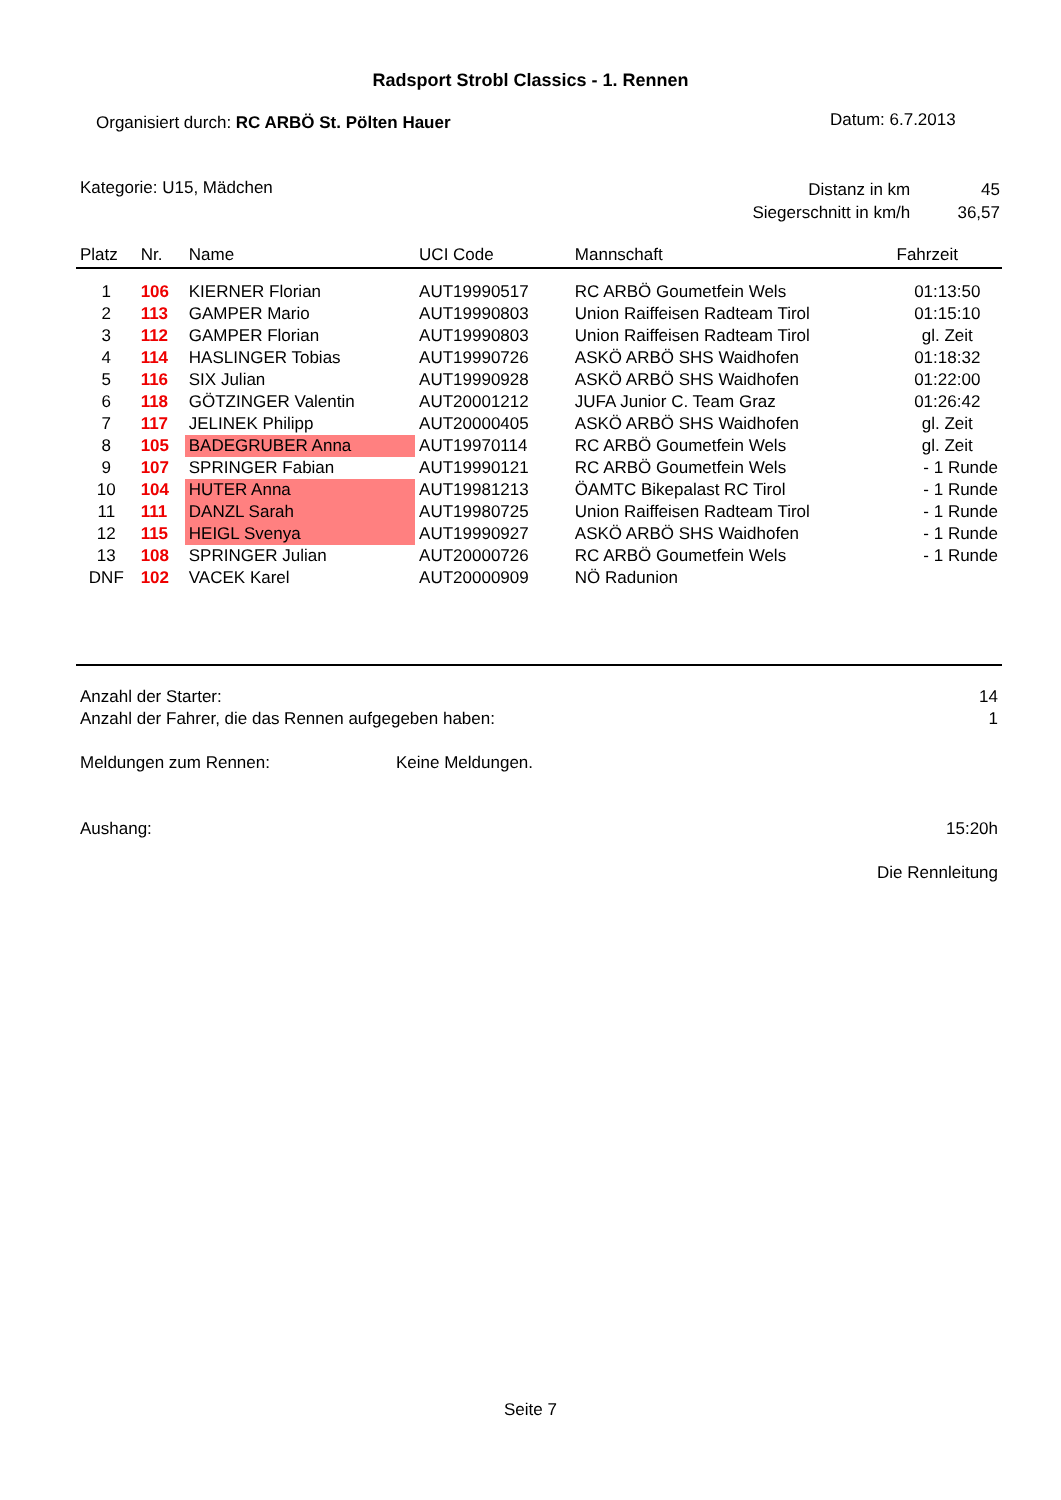Radsport Strobl Classics - 1. Rennen
Organisiert durch: RC ARBÖ St. Pölten Hauer
Datum: 6.7.2013
Kategorie: U15, Mädchen
Distanz in km 45
Siegerschnitt in km/h 36,57
| Platz | Nr. | Name | UCI Code | Mannschaft | Fahrzeit |
| --- | --- | --- | --- | --- | --- |
| 1 | 106 | KIERNER Florian | AUT19990517 | RC ARBÖ Goumetfein Wels | 01:13:50 |
| 2 | 113 | GAMPER Mario | AUT19990803 | Union Raiffeisen Radteam Tirol | 01:15:10 |
| 3 | 112 | GAMPER Florian | AUT19990803 | Union Raiffeisen Radteam Tirol | gl. Zeit |
| 4 | 114 | HASLINGER Tobias | AUT19990726 | ASKÖ ARBÖ SHS Waidhofen | 01:18:32 |
| 5 | 116 | SIX Julian | AUT19990928 | ASKÖ ARBÖ SHS Waidhofen | 01:22:00 |
| 6 | 118 | GÖTZINGER Valentin | AUT20001212 | JUFA Junior C. Team Graz | 01:26:42 |
| 7 | 117 | JELINEK Philipp | AUT20000405 | ASKÖ ARBÖ SHS Waidhofen | gl. Zeit |
| 8 | 105 | BADEGRUBER Anna | AUT19970114 | RC ARBÖ Goumetfein Wels | gl. Zeit |
| 9 | 107 | SPRINGER Fabian | AUT19990121 | RC ARBÖ Goumetfein Wels | - 1 Runde |
| 10 | 104 | HUTER Anna | AUT19981213 | ÖAMTC Bikepalast RC Tirol | - 1 Runde |
| 11 | 111 | DANZL Sarah | AUT19980725 | Union Raiffeisen Radteam Tirol | - 1 Runde |
| 12 | 115 | HEIGL Svenya | AUT19990927 | ASKÖ ARBÖ SHS Waidhofen | - 1 Runde |
| 13 | 108 | SPRINGER Julian | AUT20000726 | RC ARBÖ Goumetfein Wels | - 1 Runde |
| DNF | 102 | VACEK Karel | AUT20000909 | NÖ Radunion | |
Anzahl der Starter: 14
Anzahl der Fahrer, die das Rennen aufgegeben haben: 1
Meldungen zum Rennen: Keine Meldungen.
Aushang: 15:20h
Die Rennleitung
Seite 7